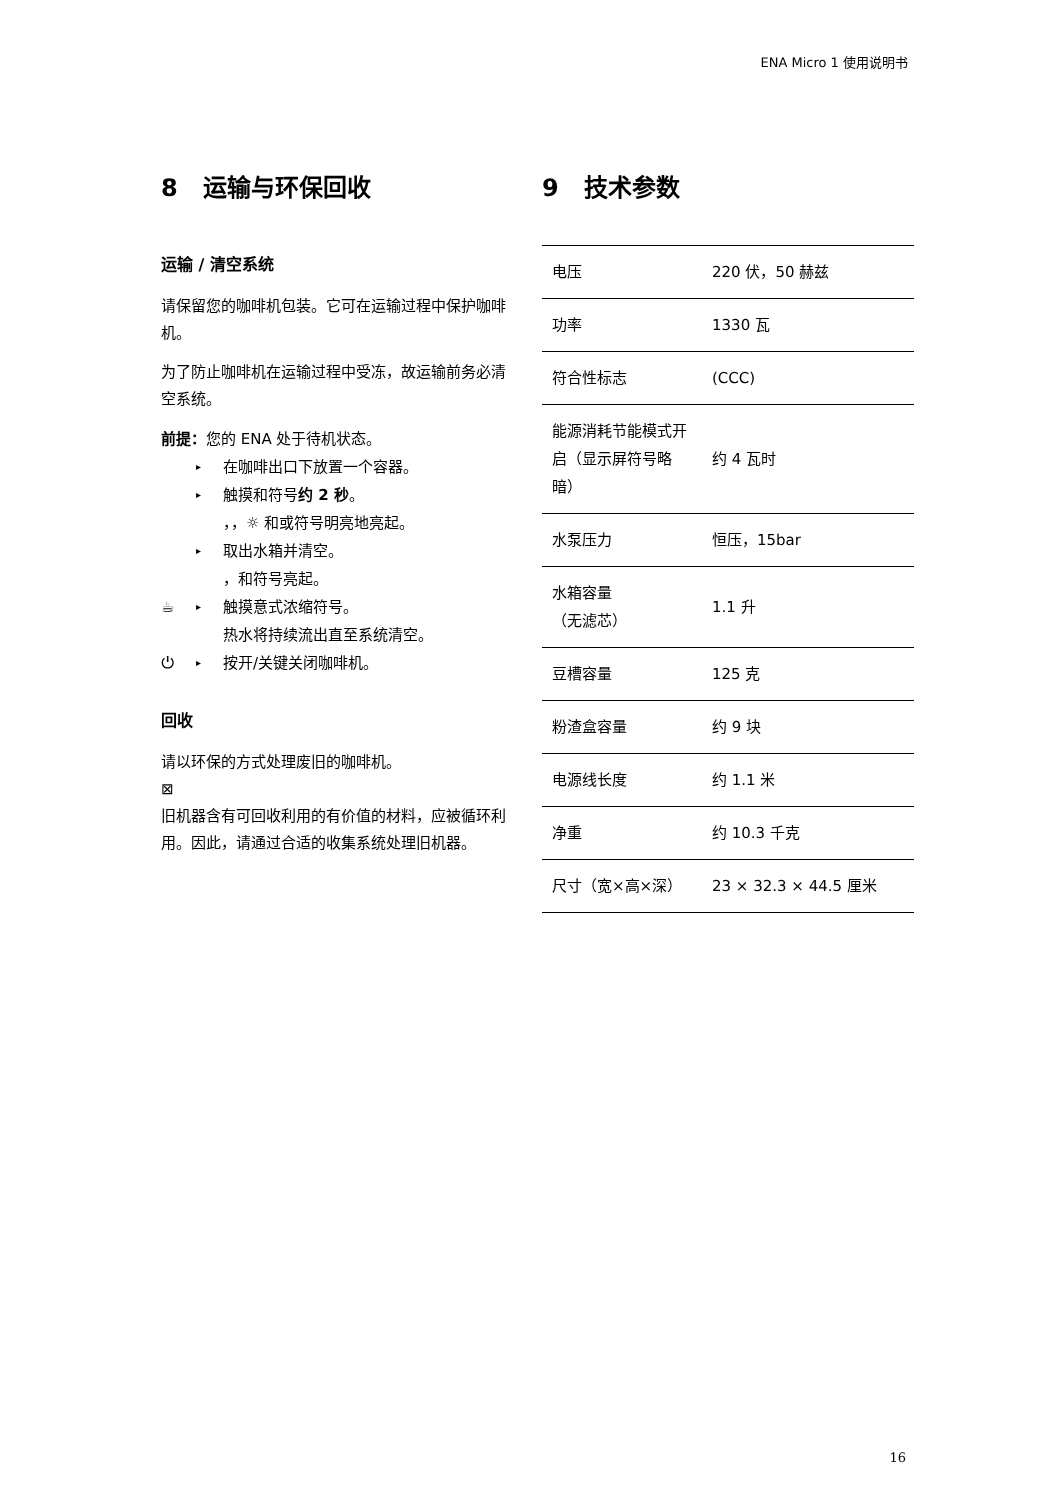ENA Micro 1 使用说明书
8 运输与环保回收
运输 / 清空系统
请保留您的咖啡机包装。它可在运输过程中保护咖啡机。
为了防止咖啡机在运输过程中受冻，故运输前务必清空系统。
前提： 您的 ENA 处于待机状态。
▸ 在咖啡出口下放置一个容器。
▸ 触摸和符号 约 2 秒 。
，，☼ 和或符号明亮地亮起。
▸ 取出水箱并清空。
，和符号亮起。
☕ ▸ 触摸意式浓缩符号。
热水将持续流出直至系统清空。
⏻ ▸ 按开/关键关闭咖啡机。
回收
请以环保的方式处理废旧的咖啡机。
⊠
旧机器含有可回收利用的有价值的材料，应被循环利用。因此，请通过合适的收集系统处理旧机器。
9 技术参数
| 电压 | 220 伏，50 赫兹 |
| 功率 | 1330 瓦 |
| 符合性标志 | (CCC) |
| 能源消耗节能模式开启（显示屏符号略暗） | 约 4 瓦时 |
| 水泵压力 | 恒压，15bar |
| 水箱容量 （无滤芯） | 1.1 升 |
| 豆槽容量 | 125 克 |
| 粉渣盒容量 | 约 9 块 |
| 电源线长度 | 约 1.1 米 |
| 净重 | 约 10.3 千克 |
| 尺寸（宽×高×深） | 23 × 32.3 × 44.5 厘米 |
16